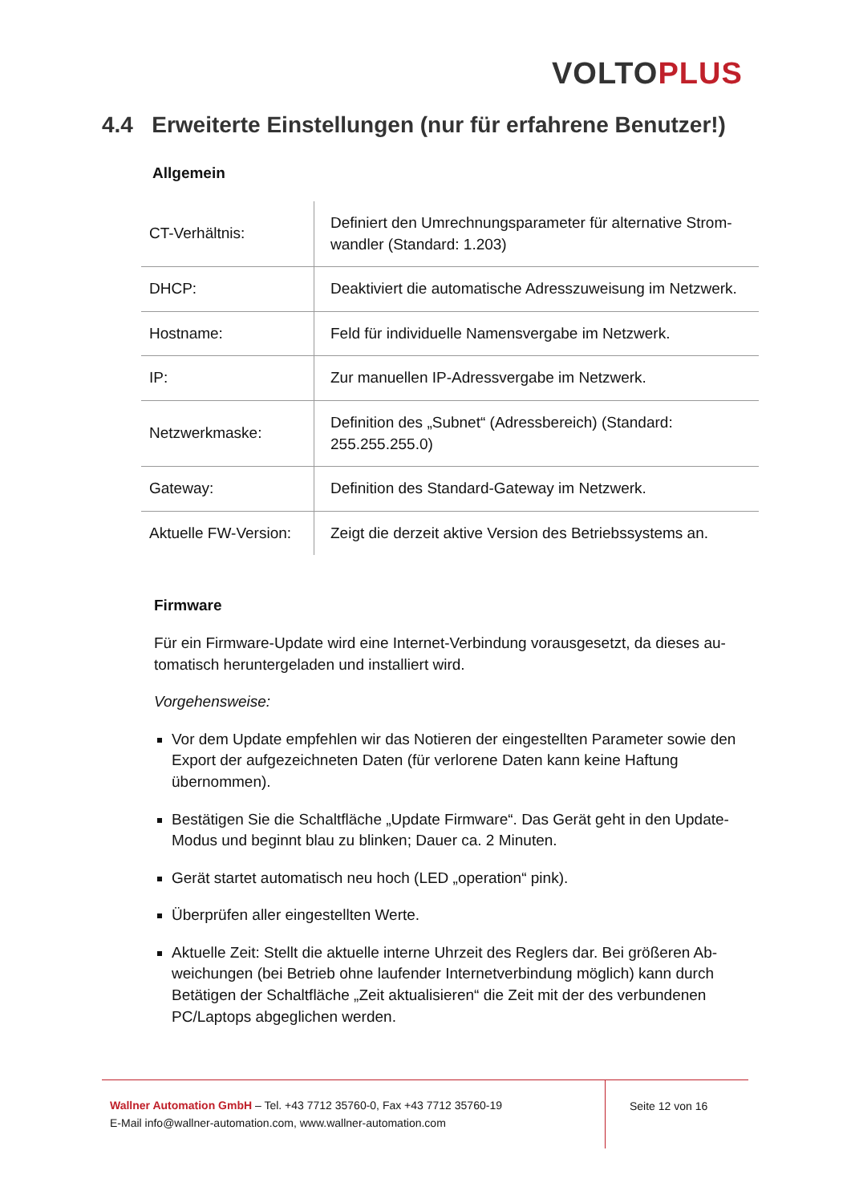VOLTO PLUS
4.4 Erweiterte Einstellungen (nur für erfahrene Benutzer!)
Allgemein
| CT-Verhältnis: | Definiert den Umrechnungsparameter für alternative Strom-wandler (Standard: 1.203) |
| DHCP: | Deaktiviert die automatische Adresszuweisung im Netzwerk. |
| Hostname: | Feld für individuelle Namensvergabe im Netzwerk. |
| IP: | Zur manuellen IP-Adressvergabe im Netzwerk. |
| Netzwerkmaske: | Definition des „Subnet“ (Adressbereich) (Standard: 255.255.255.0) |
| Gateway: | Definition des Standard-Gateway im Netzwerk. |
| Aktuelle FW-Version: | Zeigt die derzeit aktive Version des Betriebssystems an. |
Firmware
Für ein Firmware-Update wird eine Internet-Verbindung vorausgesetzt, da dieses au-tomatisch heruntergeladen und installiert wird.
Vorgehensweise:
Vor dem Update empfehlen wir das Notieren der eingestellten Parameter sowie den Export der aufgezeichneten Daten (für verlorene Daten kann keine Haftung übernommen).
Bestätigen Sie die Schaltfläche „Update Firmware“. Das Gerät geht in den Update-Modus und beginnt blau zu blinken; Dauer ca. 2 Minuten.
Gerät startet automatisch neu hoch (LED „operation“ pink).
Überprüfen aller eingestellten Werte.
Aktuelle Zeit: Stellt die aktuelle interne Uhrzeit des Reglers dar. Bei größeren Ab-weichungen (bei Betrieb ohne laufender Internetverbindung möglich) kann durch Betätigen der Schaltfläche „Zeit aktualisieren“ die Zeit mit der des verbundenen PC/Laptops abgeglichen werden.
Wallner Automation GmbH – Tel. +43 7712 35760-0, Fax +43 7712 35760-19
E-Mail info@wallner-automation.com, www.wallner-automation.com
Seite 12 von 16